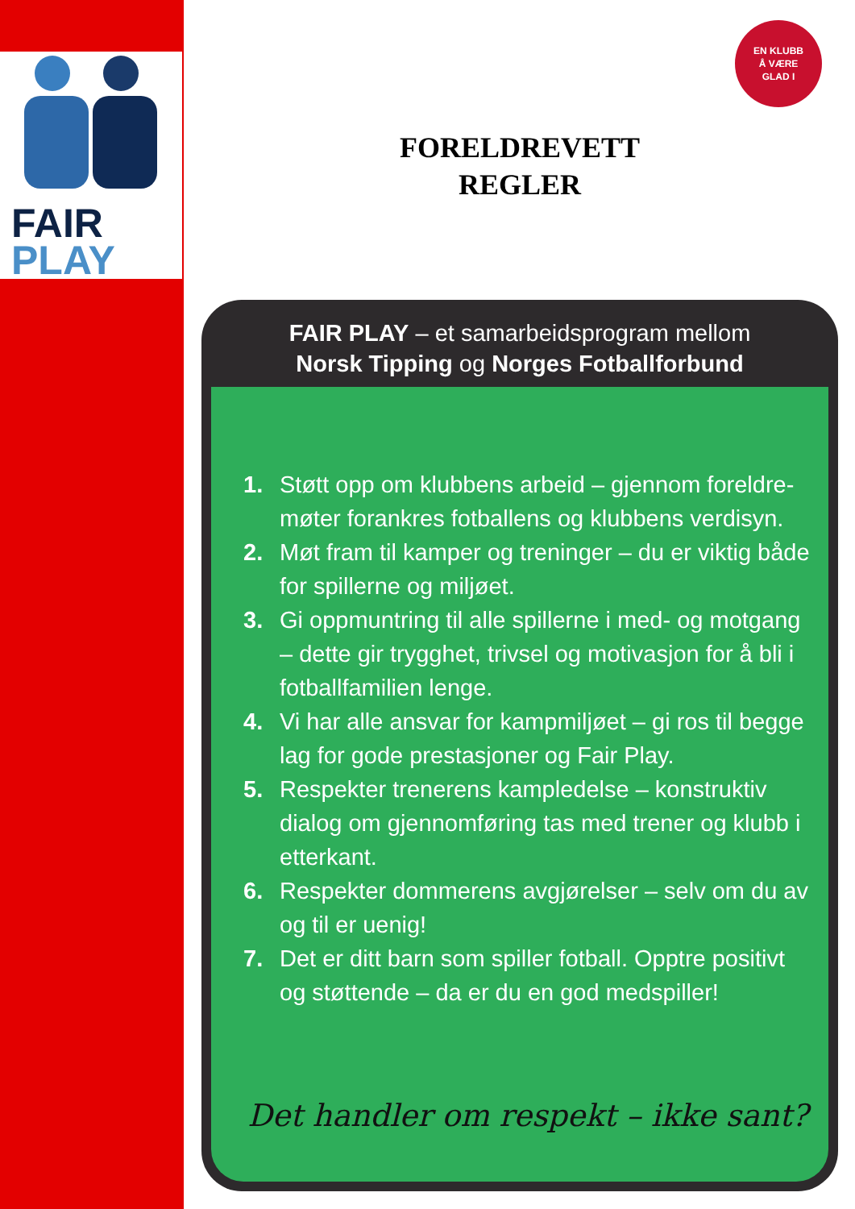FAIR
PLAY
EN KLUBB
Å VÆRE
GLAD I
FORELDREVETT
REGLER
FAIR PLAY – et samarbeidsprogram mellom
Norsk Tipping og Norges Fotballforbund
1. Støtt opp om klubbens arbeid – gjennom foreldre-møter forankres fotballens og klubbens verdisyn.
2. Møt fram til kamper og treninger – du er viktig både for spillerne og miljøet.
3. Gi oppmuntring til alle spillerne i med- og motgang – dette gir trygghet, trivsel og motivasjon for å bli i fotballfamilien lenge.
4. Vi har alle ansvar for kampmiljøet – gi ros til begge lag for gode prestasjoner og Fair Play.
5. Respekter trenerens kampledelse – konstruktiv dialog om gjennomføring tas med trener og klubb i etterkant.
6. Respekter dommerens avgjørelser – selv om du av og til er uenig!
7. Det er ditt barn som spiller fotball. Opptre positivt og støttende – da er du en god medspiller!
Det handler om respekt – ikke sant?